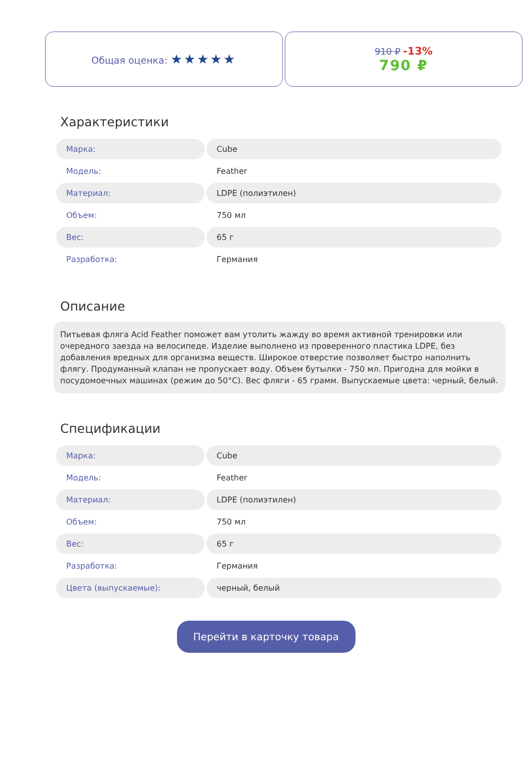Общая оценка: ★★★★★
910 ₽ -13%
790 ₽
Характеристики
| Марка: | Cube |
| Модель: | Feather |
| Материал: | LDPE (полиэтилен) |
| Объем: | 750 мл |
| Вес: | 65 г |
| Разработка: | Германия |
Описание
Питьевая фляга Acid Feather поможет вам утолить жажду во время активной тренировки или очередного заезда на велосипеде. Изделие выполнено из проверенного пластика LDPE, без добавления вредных для организма веществ. Широкое отверстие позволяет быстро наполнить флягу. Продуманный клапан не пропускает воду. Объем бутылки - 750 мл. Пригодна для мойки в посудомоечных машинах (режим до 50°C). Вес фляги - 65 грамм. Выпускаемые цвета: черный, белый.
Спецификации
| Марка: | Cube |
| Модель: | Feather |
| Материал: | LDPE (полиэтилен) |
| Объем: | 750 мл |
| Вес: | 65 г |
| Разработка: | Германия |
| Цвета (выпускаемые): | черный, белый |
Перейти в карточку товара